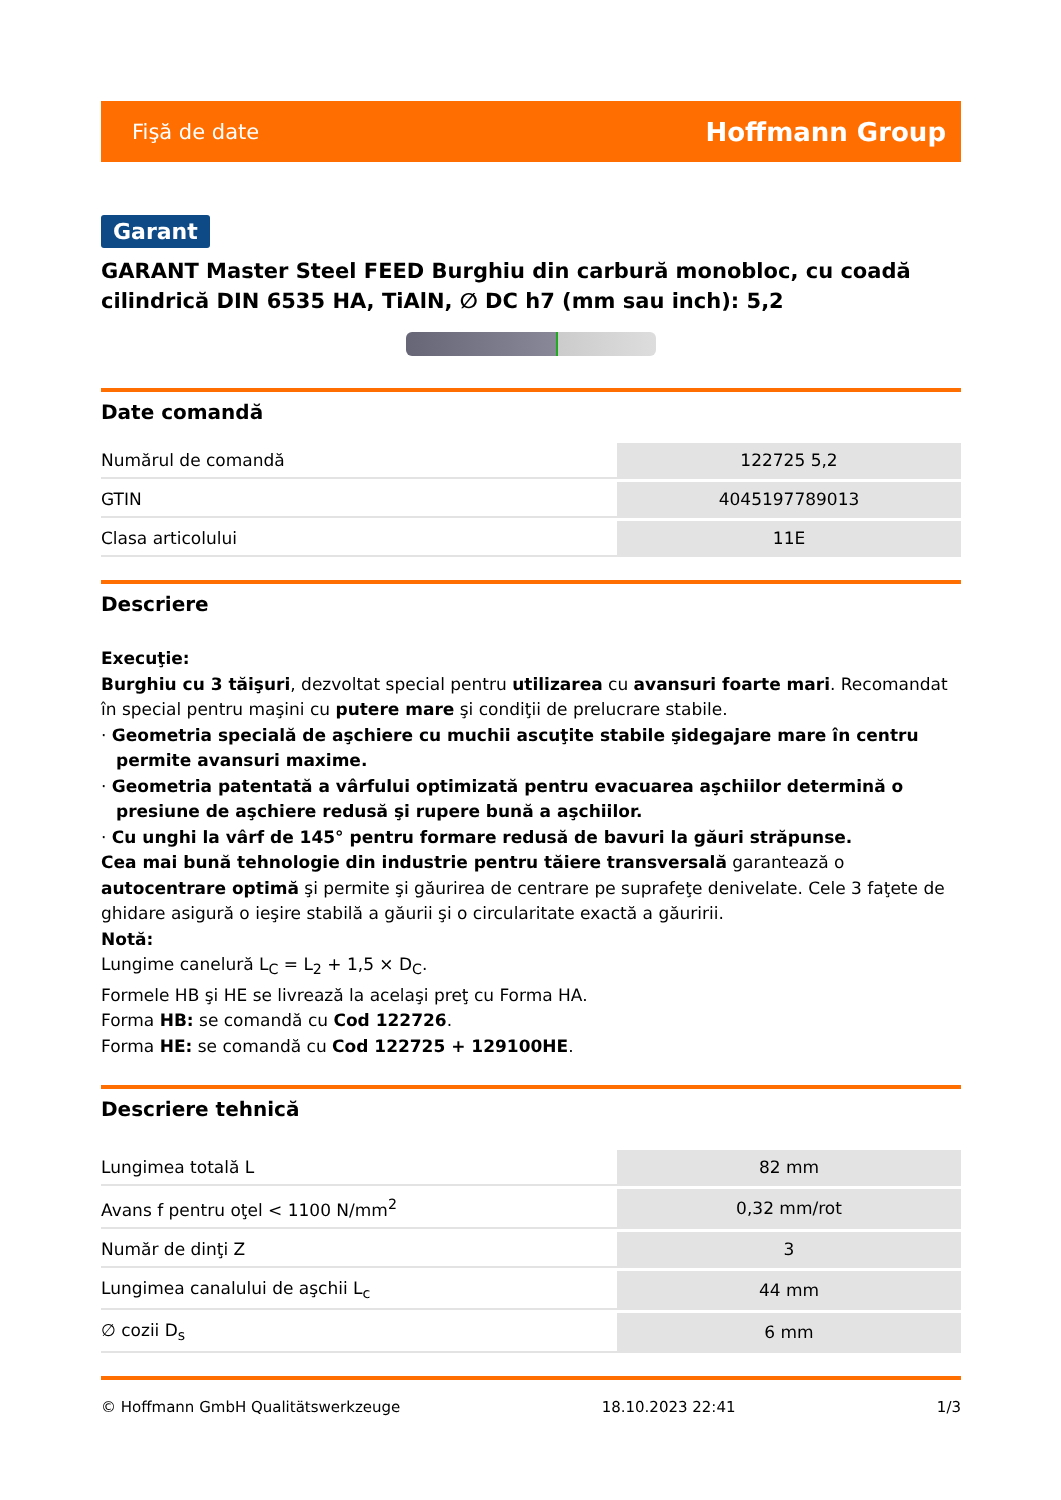Fişă de date Hoffmann Group
Garant
GARANT Master Steel FEED Burghiu din carbură monobloc, cu coadă cilindrică DIN 6535 HA, TiAlN, ∅ DC h7 (mm sau inch): 5,2
Date comandă
| Numărul de comandă | 122725 5,2 |
| GTIN | 4045197789013 |
| Clasa articolului | 11E |
Descriere
Execuţie:
Burghiu cu 3 tăişuri, dezvoltat special pentru utilizarea cu avansuri foarte mari. Recomandat în special pentru maşini cu putere mare şi condiţii de prelucrare stabile.
· Geometria specială de aşchiere cu muchii ascuţite stabile şidegajare mare în centru permite avansuri maxime.
· Geometria patentată a vârfului optimizată pentru evacuarea aşchiilor determină o presiune de aşchiere redusă şi rupere bună a aşchiilor.
· Cu unghi la vârf de 145° pentru formare redusă de bavuri la găuri străpunse.
Cea mai bună tehnologie din industrie pentru tăiere transversală garantează o autocentrare optimă şi permite şi găurirea de centrare pe suprafeţe denivelate. Cele 3 faţete de ghidare asigură o ieşire stabilă a găurii şi o circularitate exactă a găuririi.
Notă:
Lungime canelură L<sub>C</sub> = L<sub>2</sub> + 1,5 × D<sub>C</sub>.
Formele HB şi HE se livrează la acelaşi preţ cu Forma HA.
Forma HB: se comandă cu Cod 122726.
Forma HE: se comandă cu Cod 122725 + 129100HE.
Descriere tehnică
| Lungimea totală L | 82 mm |
| Avans f pentru oţel < 1100 N/mm<sup>2</sup> | 0,32 mm/rot |
| Număr de dinţi Z | 3 |
| Lungimea canalului de aşchii L<sub>c</sub> | 44 mm |
| ∅ cozii D<sub>s</sub> | 6 mm |
© Hoffmann GmbH Qualitätswerkzeuge 18.10.2023 22:41 1/3